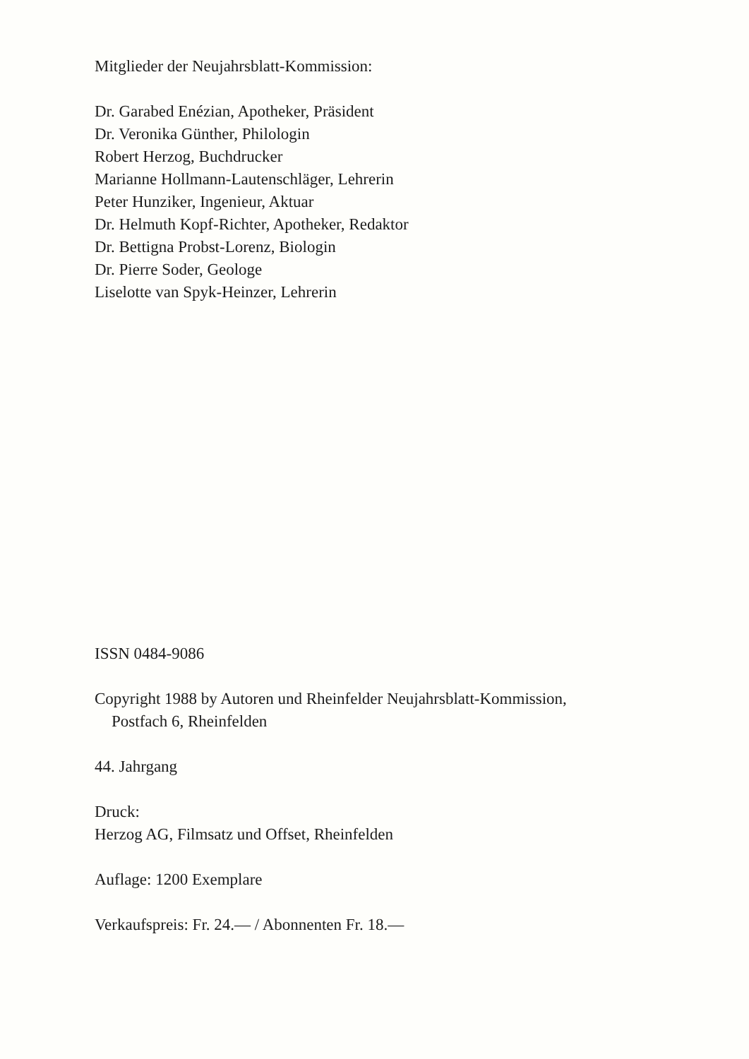Mitglieder der Neujahrsblatt-Kommission:
Dr. Garabed Enézian, Apotheker, Präsident
Dr. Veronika Günther, Philologin
Robert Herzog, Buchdrucker
Marianne Hollmann-Lautenschläger, Lehrerin
Peter Hunziker, Ingenieur, Aktuar
Dr. Helmuth Kopf-Richter, Apotheker, Redaktor
Dr. Bettigna Probst-Lorenz, Biologin
Dr. Pierre Soder, Geologe
Liselotte van Spyk-Heinzer, Lehrerin
ISSN 0484-9086
Copyright 1988 by Autoren und Rheinfelder Neujahrsblatt-Kommission,
Postfach 6, Rheinfelden
44. Jahrgang
Druck:
Herzog AG, Filmsatz und Offset, Rheinfelden
Auflage: 1200 Exemplare
Verkaufspreis: Fr. 24.— / Abonnenten Fr. 18.—